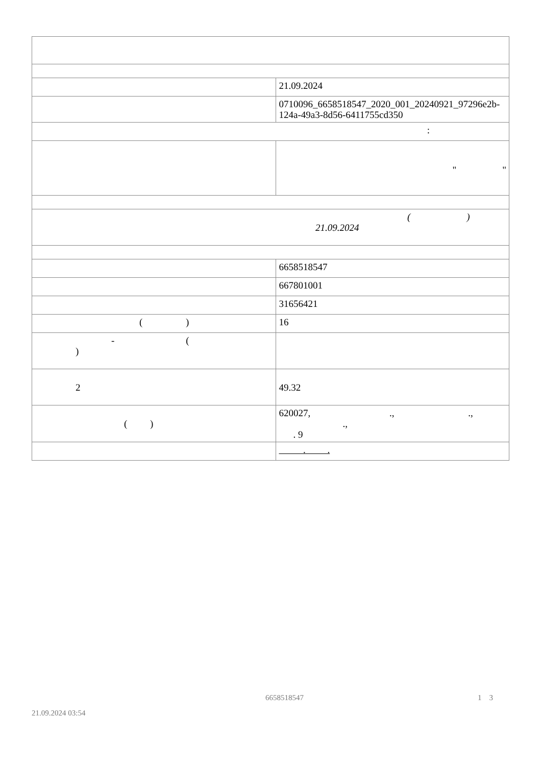| | 21.09.2024 |
| | 0710096_6658518547_2020_001_20240921_97296e2b-124a-49a3-8d56-6411755cd350 |
| : | |
| | " " |
| ( ) 21.09.2024 | |
| | 6658518547 |
| | 667801001 |
| | 31656421 |
| ( ) | 16 |
| - ( ) | |
| 2 | 49.32 |
| ( ) | 620027, ., ., ., . 9 |
| | . . |
6658518547 1 3
21.09.2024 03:54